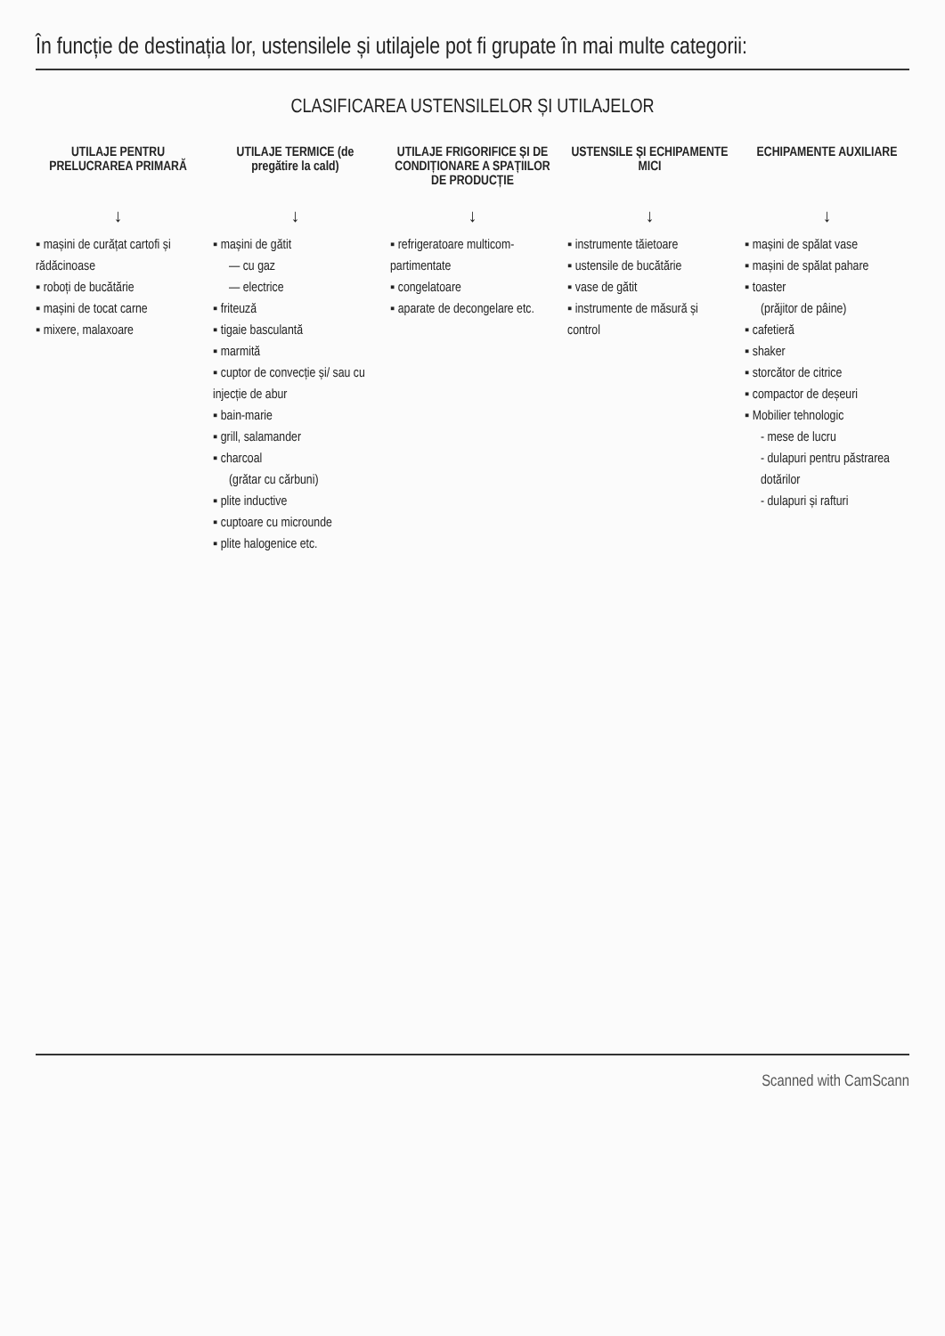În funcție de destinația lor, ustensilele și utilajele pot fi grupate în mai multe categorii:
CLASIFICAREA USTENSILELOR ȘI UTILAJELOR
UTILAJE PENTRU PRELUCRAREA PRIMARĂ
↓
▪ mașini de curățat cartofi și rădăcinoase
▪ roboți de bucătărie
▪ mașini de tocat carne
▪ mixere, malaxoare
UTILAJE TERMICE (de pregătire la cald)
↓
▪ mașini de gătit
— cu gaz
— electrice
▪ friteuză
▪ tigaie basculantă
▪ marmită
▪ cuptor de convecție și/ sau cu injecție de abur
▪ bain-marie
▪ grill, salamander
▪ charcoal
(grătar cu cărbuni)
▪ plite inductive
▪ cuptoare cu microunde
▪ plite halogenice etc.
UTILAJE FRIGORIFICE ȘI DE CONDIȚIONARE A SPAȚIILOR DE PRODUCȚIE
↓
▪ refrigeratoare multicom-partimentate
▪ congelatoare
▪ aparate de decongelare etc.
USTENSILE ȘI ECHIPAMENTE MICI
↓
▪ instrumente tăietoare
▪ ustensile de bucătărie
▪ vase de gătit
▪ instrumente de măsură și control
ECHIPAMENTE AUXILIARE
↓
▪ mașini de spălat vase
▪ mașini de spălat pahare
▪ toaster
(prăjitor de pâine)
▪ cafetieră
▪ shaker
▪ storcător de citrice
▪ compactor de deșeuri
▪ Mobilier tehnologic
- mese de lucru
- dulapuri pentru păstrarea dotărilor
- dulapuri și rafturi
Scanned with CamScann